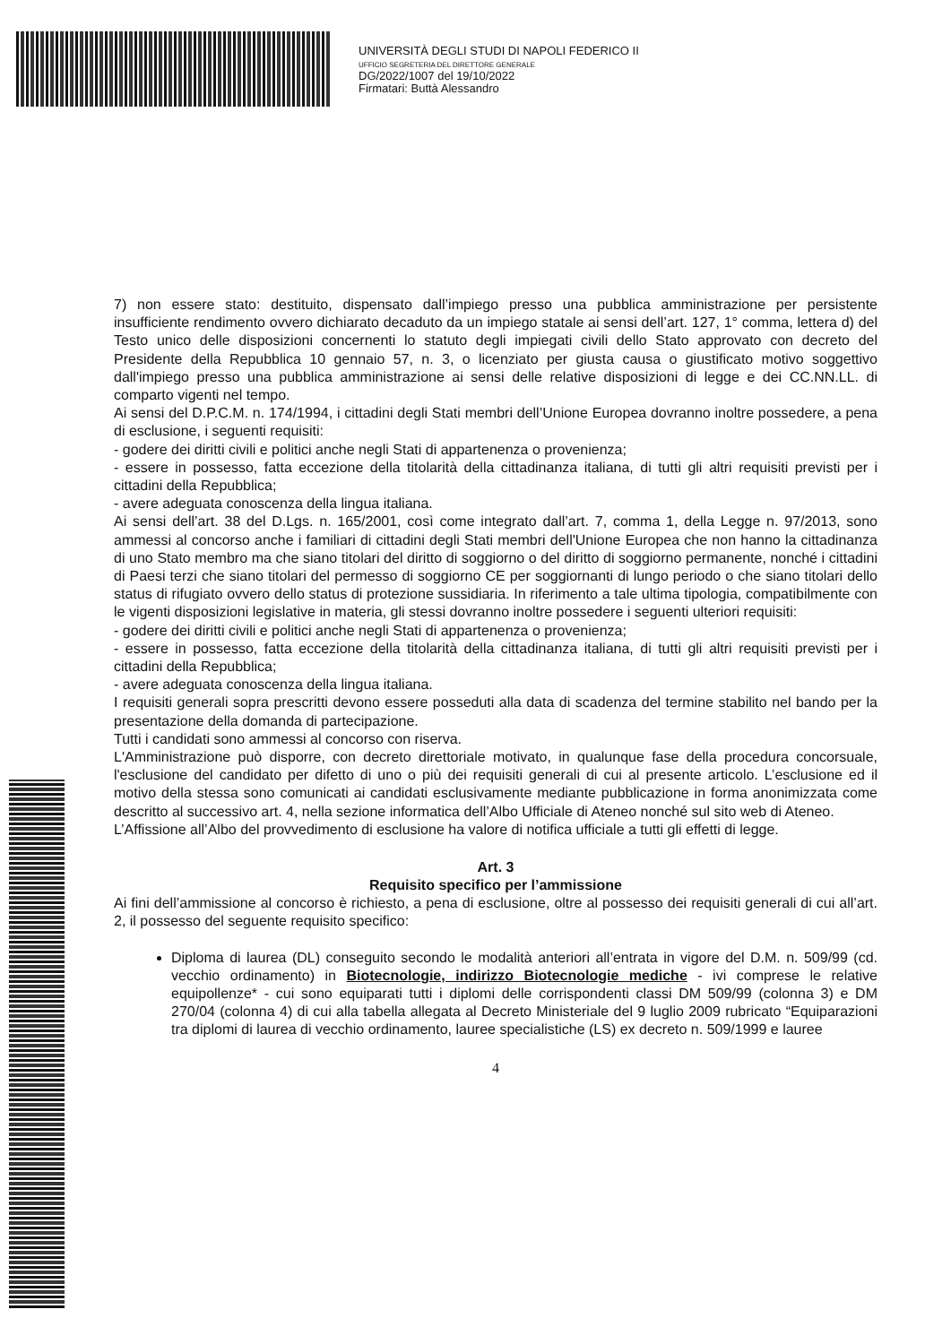UNIVERSITÀ DEGLI STUDI DI NAPOLI FEDERICO II
UFFICIO SEGRETERIA DEL DIRETTORE GENERALE
DG/2022/1007 del 19/10/2022
Firmatari: Buttà Alessandro
7) non essere stato: destituito, dispensato dall’impiego presso una pubblica amministrazione per persistente insufficiente rendimento ovvero dichiarato decaduto da un impiego statale ai sensi dell’art. 127, 1° comma, lettera d) del Testo unico delle disposizioni concernenti lo statuto degli impiegati civili dello Stato approvato con decreto del Presidente della Repubblica 10 gennaio 57, n. 3, o licenziato per giusta causa o giustificato motivo soggettivo dall'impiego presso una pubblica amministrazione ai sensi delle relative disposizioni di legge e dei CC.NN.LL. di comparto vigenti nel tempo.
Ai sensi del D.P.C.M. n. 174/1994, i cittadini degli Stati membri dell’Unione Europea dovranno inoltre possedere, a pena di esclusione, i seguenti requisiti:
- godere dei diritti civili e politici anche negli Stati di appartenenza o provenienza;
- essere in possesso, fatta eccezione della titolarità della cittadinanza italiana, di tutti gli altri requisiti previsti per i cittadini della Repubblica;
- avere adeguata conoscenza della lingua italiana.
Ai sensi dell’art. 38 del D.Lgs. n. 165/2001, così come integrato dall’art. 7, comma 1, della Legge n. 97/2013, sono ammessi al concorso anche i familiari di cittadini degli Stati membri dell'Unione Europea che non hanno la cittadinanza di uno Stato membro ma che siano titolari del diritto di soggiorno o del diritto di soggiorno permanente, nonché i cittadini di Paesi terzi che siano titolari del permesso di soggiorno CE per soggiornanti di lungo periodo o che siano titolari dello status di rifugiato ovvero dello status di protezione sussidiaria. In riferimento a tale ultima tipologia, compatibilmente con le vigenti disposizioni legislative in materia, gli stessi dovranno inoltre possedere i seguenti ulteriori requisiti:
- godere dei diritti civili e politici anche negli Stati di appartenenza o provenienza;
- essere in possesso, fatta eccezione della titolarità della cittadinanza italiana, di tutti gli altri requisiti previsti per i cittadini della Repubblica;
- avere adeguata conoscenza della lingua italiana.
I requisiti generali sopra prescritti devono essere posseduti alla data di scadenza del termine stabilito nel bando per la presentazione della domanda di partecipazione.
Tutti i candidati sono ammessi al concorso con riserva.
L'Amministrazione può disporre, con decreto direttoriale motivato, in qualunque fase della procedura concorsuale, l'esclusione del candidato per difetto di uno o più dei requisiti generali di cui al presente articolo. L’esclusione ed il motivo della stessa sono comunicati ai candidati esclusivamente mediante pubblicazione in forma anonimizzata come descritto al successivo art. 4, nella sezione informatica dell’Albo Ufficiale di Ateneo nonché sul sito web di Ateneo.
L’Affissione all’Albo del provvedimento di esclusione ha valore di notifica ufficiale a tutti gli effetti di legge.
Art. 3
Requisito specifico per l’ammissione
Ai fini dell’ammissione al concorso è richiesto, a pena di esclusione, oltre al possesso dei requisiti generali di cui all’art. 2, il possesso del seguente requisito specifico:
Diploma di laurea (DL) conseguito secondo le modalità anteriori all’entrata in vigore del D.M. n. 509/99 (cd. vecchio ordinamento) in Biotecnologie, indirizzo Biotecnologie mediche - ivi comprese le relative equipollenze* - cui sono equiparati tutti i diplomi delle corrispondenti classi DM 509/99 (colonna 3) e DM 270/04 (colonna 4) di cui alla tabella allegata al Decreto Ministeriale del 9 luglio 2009 rubricato “Equiparazioni tra diplomi di laurea di vecchio ordinamento, lauree specialistiche (LS) ex decreto n. 509/1999 e lauree
4